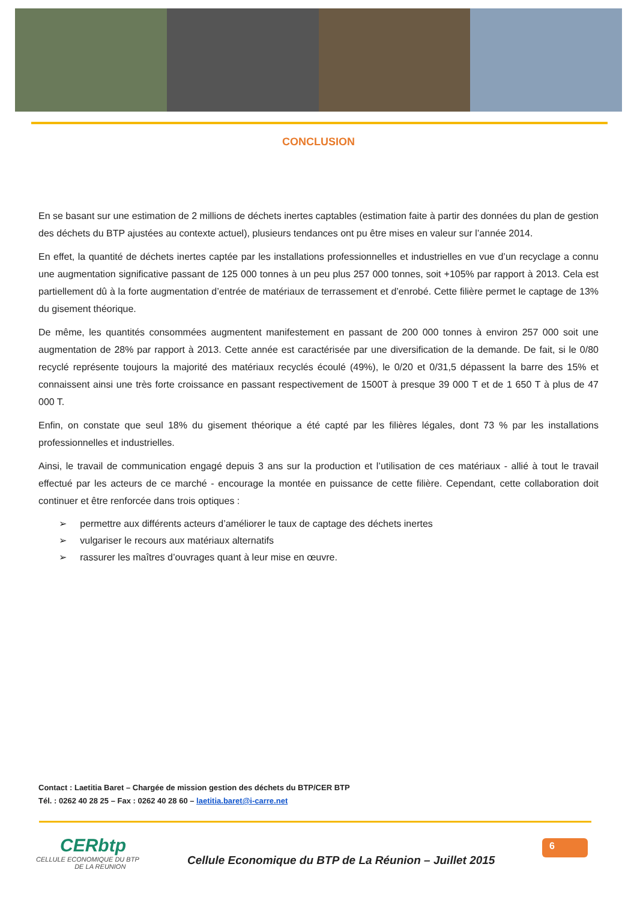CONCLUSION
En se basant sur une estimation de 2 millions de déchets inertes captables (estimation faite à partir des données du plan de gestion des déchets du BTP ajustées au contexte actuel), plusieurs tendances ont pu être mises en valeur sur l’année 2014.
En effet, la quantité de déchets inertes captée par les installations professionnelles et industrielles en vue d’un recyclage a connu une augmentation significative passant de 125 000 tonnes à un peu plus 257 000 tonnes, soit +105% par rapport à 2013. Cela est partiellement dû à la forte augmentation d’entrée de matériaux de terrassement et d’enrobé. Cette filière permet le captage de 13% du gisement théorique.
De même, les quantités consommées augmentent manifestement en passant de 200 000 tonnes à environ 257 000 soit une augmentation de 28% par rapport à 2013. Cette année est caractérisée par une diversification de la demande. De fait, si le 0/80 recyclé représente toujours la majorité des matériaux recyclés écoulé (49%), le 0/20 et 0/31,5 dépassent la barre des 15% et connaissent ainsi une très forte croissance en passant respectivement de 1500T à presque 39 000 T et de 1 650 T à plus de 47 000 T.
Enfin, on constate que seul 18% du gisement théorique a été capté par les filières légales, dont 73 % par les installations professionnelles et industrielles.
Ainsi, le travail de communication engagé depuis 3 ans sur la production et l’utilisation de ces matériaux - allié à tout le travail effectué par les acteurs de ce marché - encourage la montée en puissance de cette filière. Cependant, cette collaboration doit continuer et être renforcée dans trois optiques :
➢ permettre aux différents acteurs d’améliorer le taux de captage des déchets inertes
➢ vulgariser le recours aux matériaux alternatifs
➢ rassurer les maîtres d’ouvrages quant à leur mise en œuvre.
Contact : Laetitia Baret – Chargée de mission gestion des déchets du BTP/CER BTP
Tél. : 0262 40 28 25 – Fax : 0262 40 28 60 – laetitia.baret@i-carre.net
CERbtp
CELLULE ECONOMIQUE DU BTP
DE LA REUNION
Cellule Economique du BTP de La Réunion – Juillet 2015
6